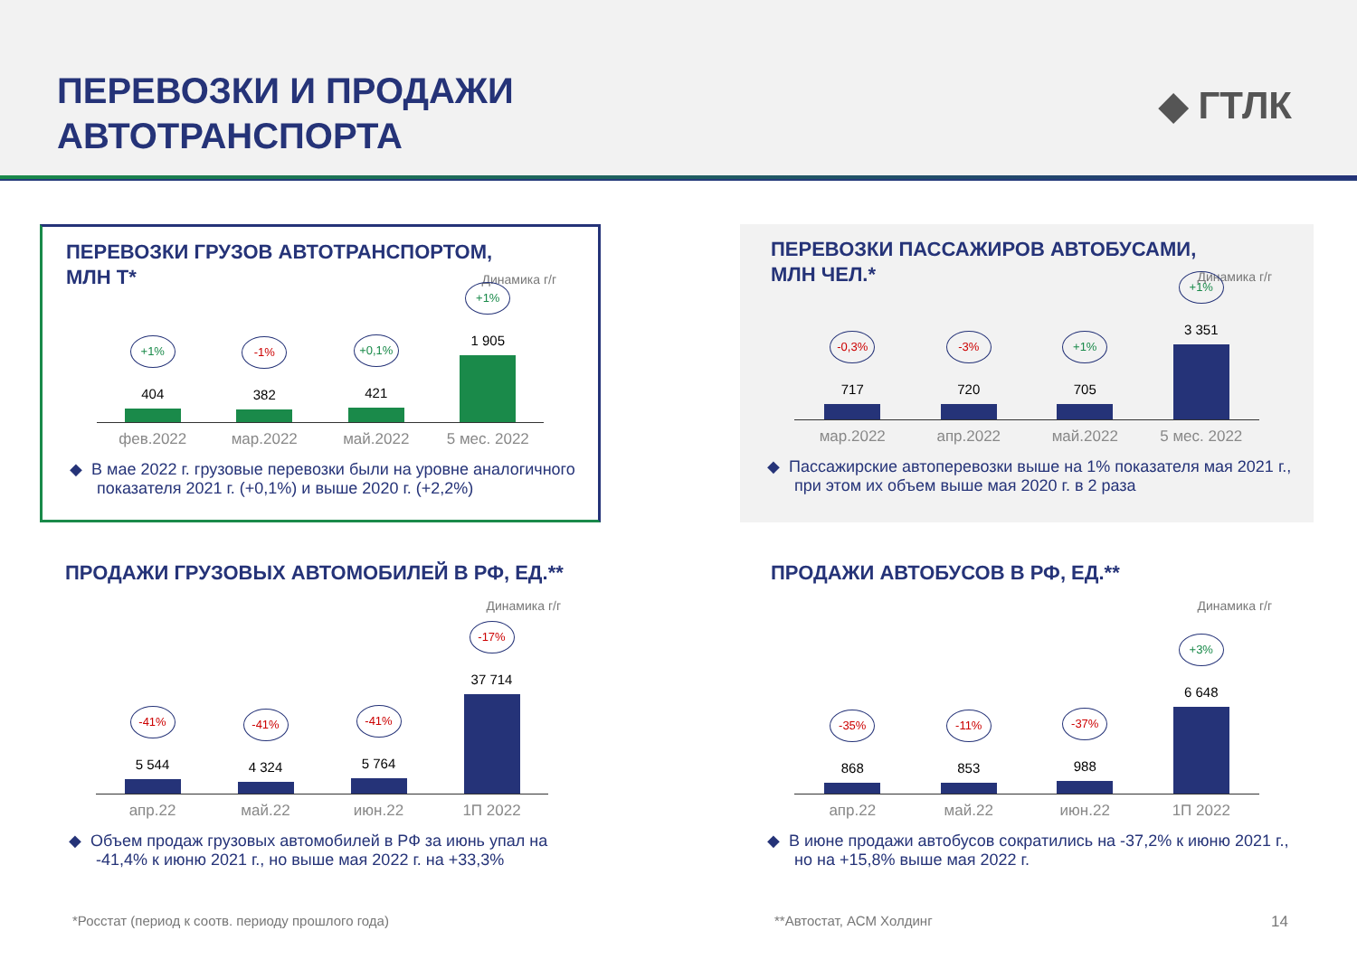ПЕРЕВОЗКИ И ПРОДАЖИ
АВТОТРАНСПОРТА
◆ ГТЛК
ПЕРЕВОЗКИ ГРУЗОВ АВТОТРАНСПОРТОМ,
МЛН Т*
Динамика г/г
+1%
404
-1%
382
+0,1%
421
+1%
1 905
фев.2022 мар.2022 май.2022 5 мес. 2022
◆ В мае 2022 г. грузовые перевозки были на уровне аналогичного показателя 2021 г. (+0,1%) и выше 2020 г. (+2,2%)
ПЕРЕВОЗКИ ПАССАЖИРОВ АВТОБУСАМИ,
МЛН ЧЕЛ.*
Динамика г/г
-0,3%
717
-3%
720
+1%
705
+1%
3 351
мар.2022 апр.2022 май.2022 5 мес. 2022
◆ Пассажирские автоперевозки выше на 1% показателя мая 2021 г., при этом их объем выше мая 2020 г. в 2 раза
ПРОДАЖИ ГРУЗОВЫХ АВТОМОБИЛЕЙ В РФ, ЕД.**
Динамика г/г
-41%
5 544
-41%
4 324
-41%
5 764
-17%
37 714
апр.22 май.22 июн.22 1П 2022
◆ Объем продаж грузовых автомобилей в РФ за июнь упал на -41,4% к июню 2021 г., но выше мая 2022 г. на +33,3%
ПРОДАЖИ АВТОБУСОВ В РФ, ЕД.**
Динамика г/г
-35%
868
-11%
853
-37%
988
+3%
6 648
апр.22 май.22 июн.22 1П 2022
◆ В июне продажи автобусов сократились на -37,2% к июню 2021 г., но на +15,8% выше мая 2022 г.
*Росстат (период к соотв. периоду прошлого года)
**Автостат, АСМ Холдинг 14